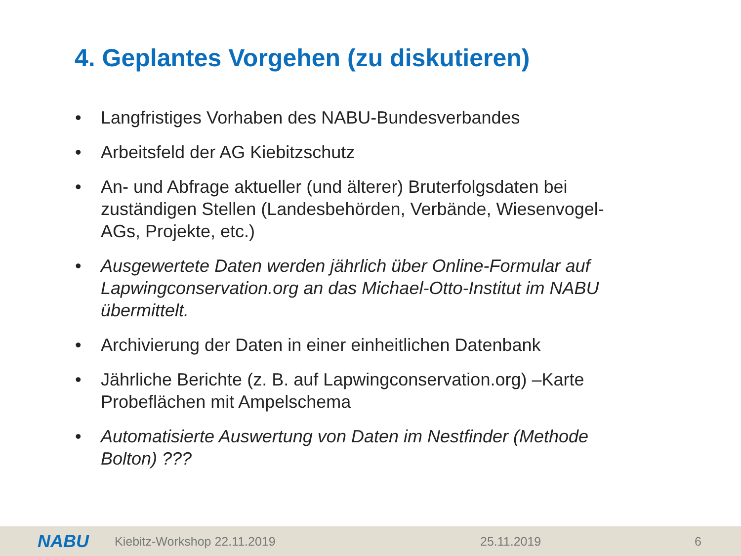4. Geplantes Vorgehen (zu diskutieren)
• Langfristiges Vorhaben des NABU-Bundesverbandes
• Arbeitsfeld der AG Kiebitzschutz
• An- und Abfrage aktueller (und älterer) Bruterfolgsdaten bei zuständigen Stellen (Landesbehörden, Verbände, Wiesenvogel-AGs, Projekte, etc.)
• Ausgewertete Daten werden jährlich über Online-Formular auf Lapwingconservation.org an das Michael-Otto-Institut im NABU übermittelt.
• Archivierung der Daten in einer einheitlichen Datenbank
• Jährliche Berichte (z. B. auf Lapwingconservation.org) –Karte Probeflächen mit Ampelschema
• Automatisierte Auswertung von Daten im Nestfinder (Methode Bolton) ???
NABU Kiebitz-Workshop 22.11.2019 25.11.2019 6